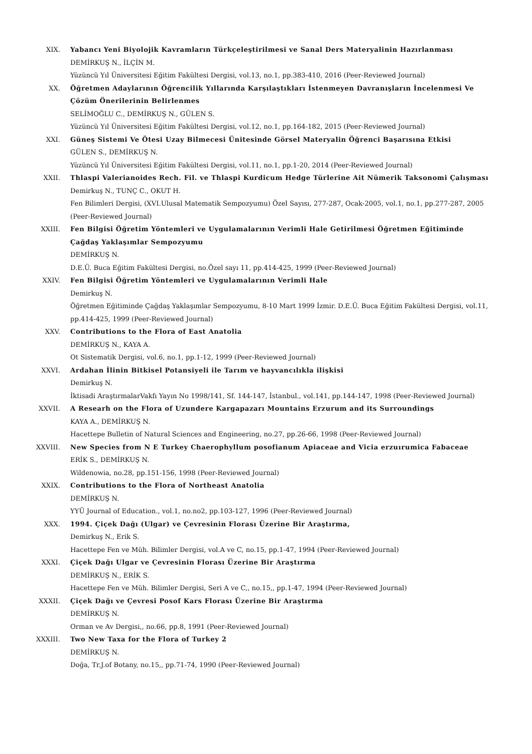XIX. Yabancı Yeni Biyolojik Kavramların Türkçeleştirilmesi ve Sanal Ders Materyalinin Hazırlanması
DEMİRKUŞ N., İLÇİN M.
Yüzüncü Yıl Üniversitesi Eğitim Fakültesi Dergisi, vol.13, no.1, pp.383-410, 2016 (Peer-Reviewed Journal)
XX. Öğretmen Adaylarının Öğrencilik Yıllarında Karşılaştıkları İstenmeyen Davranışların İncelenmesi Ve Çözüm Önerilerinin Belirlenmes
SELİMOĞLU C., DEMİRKUŞ N., GÜLEN S.
Yüzüncü Yıl Üniversitesi Eğitim Fakültesi Dergisi, vol.12, no.1, pp.164-182, 2015 (Peer-Reviewed Journal)
XXI. Güneş Sistemi Ve Ötesi Uzay Bilmecesi Ünitesinde Görsel Materyalin Öğrenci Başarısına Etkisi
GÜLEN S., DEMİRKUŞ N.
Yüzüncü Yıl Üniversitesi Eğitim Fakültesi Dergisi, vol.11, no.1, pp.1-20, 2014 (Peer-Reviewed Journal)
XXII. Thlaspi Valerianoides Rech. Fil. ve Thlaspi Kurdicum Hedge Türlerine Ait Nümerik Taksonomi Çalışması
Demirkuş N., TUNÇ C., OKUT H.
Fen Bilimleri Dergisi, (XVI.Ulusal Matematik Sempozyumu) Özel Sayısı, 277-287, Ocak-2005, vol.1, no.1, pp.277-287, 2005 (Peer-Reviewed Journal)
XXIII. Fen Bilgisi Öğretim Yöntemleri ve Uygulamalarının Verimli Hale Getirilmesi Öğretmen Eğitiminde Çağdaş Yaklaşımlar Sempozyumu
DEMİRKUŞ N.
D.E.Ü. Buca Eğitim Fakültesi Dergisi, no.Özel sayı 11, pp.414-425, 1999 (Peer-Reviewed Journal)
XXIV. Fen Bilgisi Öğretim Yöntemleri ve Uygulamalarının Verimli Hale
Demirkuş N.
Öğretmen Eğitiminde Çağdaş Yaklaşımlar Sempozyumu, 8-10 Mart 1999 İzmir. D.E.Ü. Buca Eğitim Fakültesi Dergisi, vol.11, pp.414-425, 1999 (Peer-Reviewed Journal)
XXV. Contributions to the Flora of East Anatolia
DEMİRKUŞ N., KAYA A.
Ot Sistematik Dergisi, vol.6, no.1, pp.1-12, 1999 (Peer-Reviewed Journal)
XXVI. Ardahan İlinin Bitkisel Potansiyeli ile Tarım ve hayvancılıkla ilişkisi
Demirkuş N.
İktisadi AraştırmalarVakfı Yayın No 1998/141, Sf. 144-147, İstanbul., vol.141, pp.144-147, 1998 (Peer-Reviewed Journal)
XXVII. A Researh on the Flora of Uzundere Kargapazarı Mountains Erzurum and its Surroundings
KAYA A., DEMİRKUŞ N.
Hacettepe Bulletin of Natural Sciences and Engineering, no.27, pp.26-66, 1998 (Peer-Reviewed Journal)
XXVIII. New Species from N E Turkey Chaerophyllum posofianum Apiaceae and Vicia erzuırumica Fabaceae
ERİK S., DEMİRKUŞ N.
Wildenowia, no.28, pp.151-156, 1998 (Peer-Reviewed Journal)
XXIX. Contributions to the Flora of Northeast Anatolia
DEMİRKUŞ N.
YYÜ Journal of Education., vol.1, no.no2, pp.103-127, 1996 (Peer-Reviewed Journal)
XXX. 1994. Çiçek Dağı (Ulgar) ve Çevresinin Florası Üzerine Bir Araştırma,
Demirkuş N., Erik S.
Hacettepe Fen ve Müh. Bilimler Dergisi, vol.A ve C, no.15, pp.1-47, 1994 (Peer-Reviewed Journal)
XXXI. Çiçek Dağı Ulgar ve Çevresinin Florası Üzerine Bir Araştırma
DEMİRKUŞ N., ERİK S.
Hacettepe Fen ve Müh. Bilimler Dergisi, Seri A ve C,, no.15,, pp.1-47, 1994 (Peer-Reviewed Journal)
XXXII. Çiçek Dağı ve Çevresi Posof Kars Florası Üzerine Bir Araştırma
DEMİRKUŞ N.
Orman ve Av Dergisi,, no.66, pp.8, 1991 (Peer-Reviewed Journal)
XXXIII. Two New Taxa for the Flora of Turkey 2
DEMİRKUŞ N.
Doğa, Tr.J.of Botany, no.15,, pp.71-74, 1990 (Peer-Reviewed Journal)